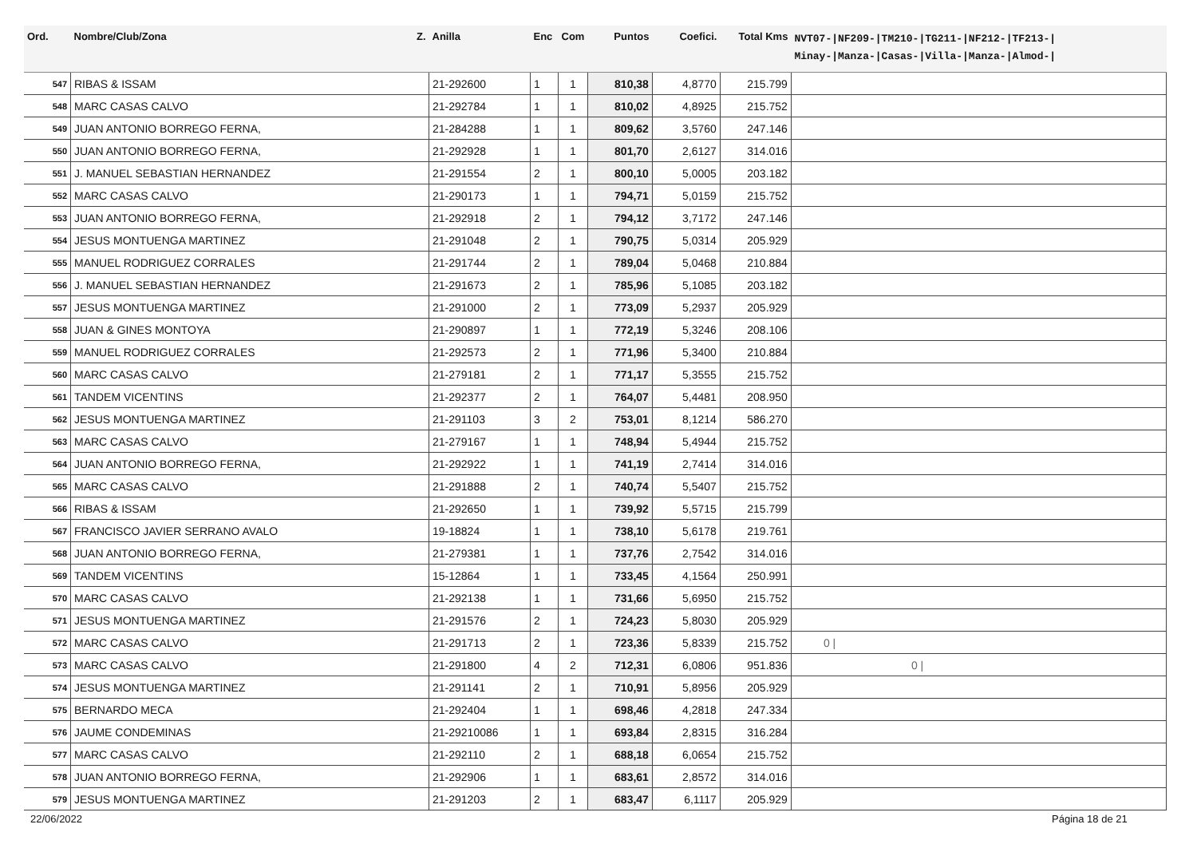| Ord. | Nombre/Club/Zona Z. | Anilla | Enc | Com | Puntos | Coefici. | Total Kms | NVT07-/NF209-/TM210-/TG211-/NF212-/TF213-/ Minay-/Manza-/Casas-/Villa-/Manza-/Almod-/ |
| --- | --- | --- | --- | --- | --- | --- | --- | --- |
| 547 | RIBAS & ISSAM | 21-292600 | 1 | 1 | 810,38 | 4,8770 | 215.799 | |
| 548 | MARC CASAS CALVO | 21-292784 | 1 | 1 | 810,02 | 4,8925 | 215.752 | |
| 549 | JUAN ANTONIO BORREGO FERNA, | 21-284288 | 1 | 1 | 809,62 | 3,5760 | 247.146 | |
| 550 | JUAN ANTONIO BORREGO FERNA, | 21-292928 | 1 | 1 | 801,70 | 2,6127 | 314.016 | |
| 551 | J. MANUEL SEBASTIAN HERNANDEZ | 21-291554 | 2 | 1 | 800,10 | 5,0005 | 203.182 | |
| 552 | MARC CASAS CALVO | 21-290173 | 1 | 1 | 794,71 | 5,0159 | 215.752 | |
| 553 | JUAN ANTONIO BORREGO FERNA, | 21-292918 | 2 | 1 | 794,12 | 3,7172 | 247.146 | |
| 554 | JESUS MONTUENGA MARTINEZ | 21-291048 | 2 | 1 | 790,75 | 5,0314 | 205.929 | |
| 555 | MANUEL RODRIGUEZ CORRALES | 21-291744 | 2 | 1 | 789,04 | 5,0468 | 210.884 | |
| 556 | J. MANUEL SEBASTIAN HERNANDEZ | 21-291673 | 2 | 1 | 785,96 | 5,1085 | 203.182 | |
| 557 | JESUS MONTUENGA MARTINEZ | 21-291000 | 2 | 1 | 773,09 | 5,2937 | 205.929 | |
| 558 | JUAN & GINES MONTOYA | 21-290897 | 1 | 1 | 772,19 | 5,3246 | 208.106 | |
| 559 | MANUEL RODRIGUEZ CORRALES | 21-292573 | 2 | 1 | 771,96 | 5,3400 | 210.884 | |
| 560 | MARC CASAS CALVO | 21-279181 | 2 | 1 | 771,17 | 5,3555 | 215.752 | |
| 561 | TANDEM VICENTINS | 21-292377 | 2 | 1 | 764,07 | 5,4481 | 208.950 | |
| 562 | JESUS MONTUENGA MARTINEZ | 21-291103 | 3 | 2 | 753,01 | 8,1214 | 586.270 | |
| 563 | MARC CASAS CALVO | 21-279167 | 1 | 1 | 748,94 | 5,4944 | 215.752 | |
| 564 | JUAN ANTONIO BORREGO FERNA, | 21-292922 | 1 | 1 | 741,19 | 2,7414 | 314.016 | |
| 565 | MARC CASAS CALVO | 21-291888 | 2 | 1 | 740,74 | 5,5407 | 215.752 | |
| 566 | RIBAS & ISSAM | 21-292650 | 1 | 1 | 739,92 | 5,5715 | 215.799 | |
| 567 | FRANCISCO JAVIER SERRANO AVALO | 19-18824 | 1 | 1 | 738,10 | 5,6178 | 219.761 | |
| 568 | JUAN ANTONIO BORREGO FERNA, | 21-279381 | 1 | 1 | 737,76 | 2,7542 | 314.016 | |
| 569 | TANDEM VICENTINS | 15-12864 | 1 | 1 | 733,45 | 4,1564 | 250.991 | |
| 570 | MARC CASAS CALVO | 21-292138 | 1 | 1 | 731,66 | 5,6950 | 215.752 | |
| 571 | JESUS MONTUENGA MARTINEZ | 21-291576 | 2 | 1 | 724,23 | 5,8030 | 205.929 | |
| 572 | MARC CASAS CALVO | 21-291713 | 2 | 1 | 723,36 | 5,8339 | 215.752 | 0 / |
| 573 | MARC CASAS CALVO | 21-291800 | 4 | 2 | 712,31 | 6,0806 | 951.836 | 0 / |
| 574 | JESUS MONTUENGA MARTINEZ | 21-291141 | 2 | 1 | 710,91 | 5,8956 | 205.929 | |
| 575 | BERNARDO MECA | 21-292404 | 1 | 1 | 698,46 | 4,2818 | 247.334 | |
| 576 | JAUME CONDEMINAS | 21-29210086 | 1 | 1 | 693,84 | 2,8315 | 316.284 | |
| 577 | MARC CASAS CALVO | 21-292110 | 2 | 1 | 688,18 | 6,0654 | 215.752 | |
| 578 | JUAN ANTONIO BORREGO FERNA, | 21-292906 | 1 | 1 | 683,61 | 2,8572 | 314.016 | |
| 579 | JESUS MONTUENGA MARTINEZ | 21-291203 | 2 | 1 | 683,47 | 6,1117 | 205.929 | |
22/06/2022 Página 18 de 21